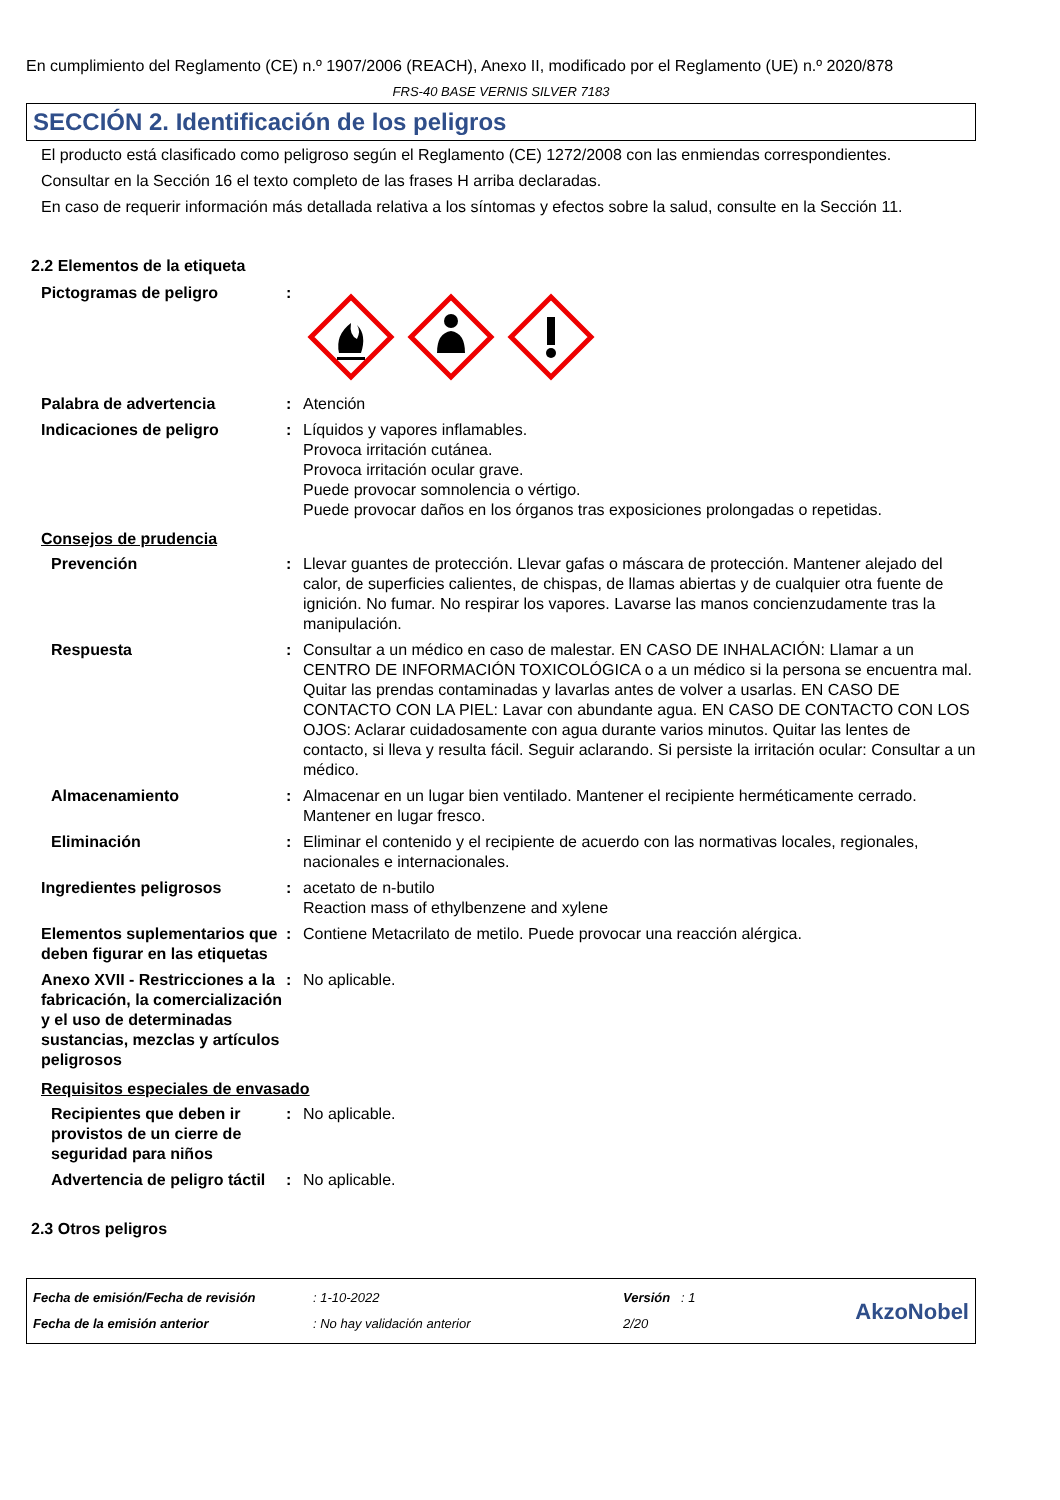En cumplimiento del Reglamento (CE) n.º 1907/2006 (REACH), Anexo II, modificado por el Reglamento (UE) n.º 2020/878
FRS-40 BASE VERNIS SILVER 7183
SECCIÓN 2. Identificación de los peligros
El producto está clasificado como peligroso según el Reglamento (CE) 1272/2008 con las enmiendas correspondientes.
Consultar en la Sección 16 el texto completo de las frases H arriba declaradas.
En caso de requerir información más detallada relativa a los síntomas y efectos sobre la salud, consulte en la Sección 11.
2.2 Elementos de la etiqueta
Pictogramas de peligro :
Palabra de advertencia : Atención
Indicaciones de peligro : Líquidos y vapores inflamables.
Provoca irritación cutánea.
Provoca irritación ocular grave.
Puede provocar somnolencia o vértigo.
Puede provocar daños en los órganos tras exposiciones prolongadas o repetidas.
Consejos de prudencia
Prevención : Llevar guantes de protección. Llevar gafas o máscara de protección. Mantener alejado del calor, de superficies calientes, de chispas, de llamas abiertas y de cualquier otra fuente de ignición. No fumar. No respirar los vapores. Lavarse las manos concienzudamente tras la manipulación.
Respuesta : Consultar a un médico en caso de malestar. EN CASO DE INHALACIÓN: Llamar a un CENTRO DE INFORMACIÓN TOXICOLÓGICA o a un médico si la persona se encuentra mal. Quitar las prendas contaminadas y lavarlas antes de volver a usarlas. EN CASO DE CONTACTO CON LA PIEL: Lavar con abundante agua. EN CASO DE CONTACTO CON LOS OJOS: Aclarar cuidadosamente con agua durante varios minutos. Quitar las lentes de contacto, si lleva y resulta fácil. Seguir aclarando. Si persiste la irritación ocular: Consultar a un médico.
Almacenamiento : Almacenar en un lugar bien ventilado. Mantener el recipiente herméticamente cerrado. Mantener en lugar fresco.
Eliminación : Eliminar el contenido y el recipiente de acuerdo con las normativas locales, regionales, nacionales e internacionales.
Ingredientes peligrosos : acetato de n-butilo
Reaction mass of ethylbenzene and xylene
Elementos suplementarios que deben figurar en las etiquetas
: Contiene Metacrilato de metilo. Puede provocar una reacción alérgica.
Anexo XVII - Restricciones a la fabricación, la comercialización y el uso de determinadas sustancias, mezclas y artículos peligrosos
: No aplicable.
Requisitos especiales de envasado
Recipientes que deben ir provistos de un cierre de seguridad para niños
: No aplicable.
Advertencia de peligro táctil
: No aplicable.
2.3 Otros peligros
Fecha de emisión/Fecha de revisión
Fecha de la emisión anterior
: 1-10-2022
: No hay validación anterior
Versión : 1
2/20
AkzoNobel